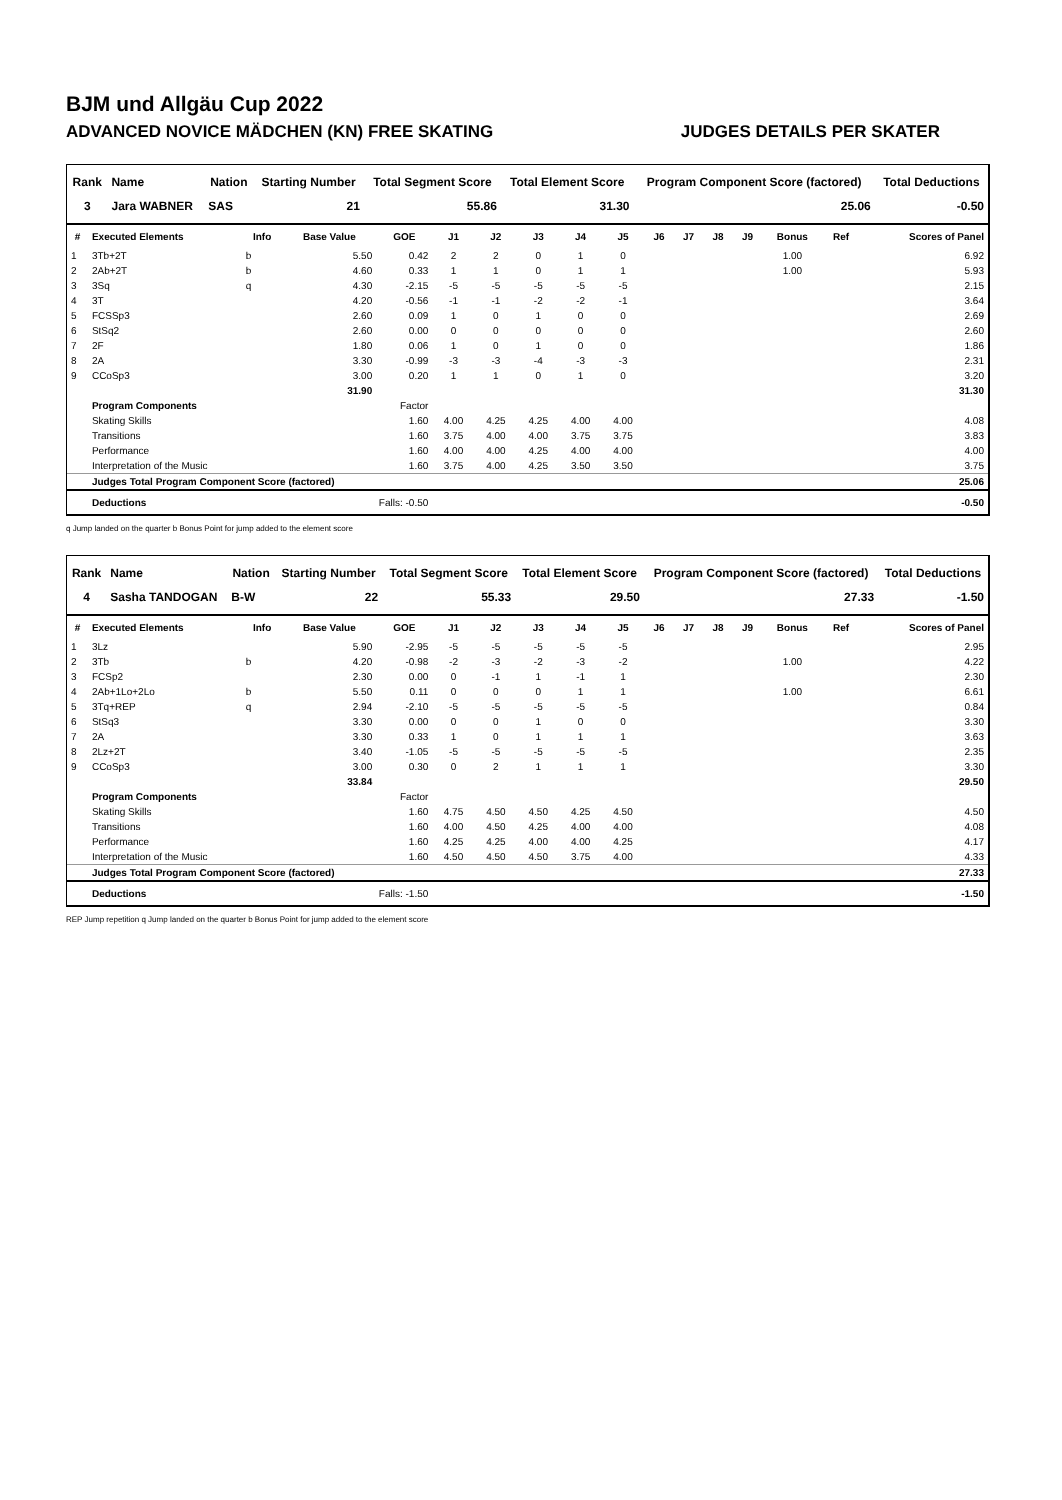BJM und Allgäu Cup 2022
ADVANCED NOVICE MÄDCHEN (KN) FREE SKATING JUDGES DETAILS PER SKATER
| Rank | Name | Nation | Starting Number | Total Segment Score | Total Element Score | Program Component Score (factored) | Total Deductions |
| --- | --- | --- | --- | --- | --- | --- | --- |
| 3 | Jara WABNER | SAS | 21 | 55.86 | 31.30 | 25.06 | -0.50 |
| # | Executed Elements | Info | Base Value | GOE | J1 | J2 | J3 | J4 | J5 | J6 | J7 | J8 | J9 | Bonus | Ref | Scores of Panel |
| --- | --- | --- | --- | --- | --- | --- | --- | --- | --- | --- | --- | --- | --- | --- | --- | --- |
| 1 | 3Tb+2T | b | 5.50 | 0.42 | 2 | 2 | 0 | 1 | 0 | | | | | 1.00 | | 6.92 |
| 2 | 2Ab+2T | b | 4.60 | 0.33 | 1 | 1 | 0 | 1 | 1 | | | | | 1.00 | | 5.93 |
| 3 | 3Sq | q | 4.30 | -2.15 | -5 | -5 | -5 | -5 | -5 | | | | | | | 2.15 |
| 4 | 3T | | 4.20 | -0.56 | -1 | -1 | -2 | -2 | -1 | | | | | | | 3.64 |
| 5 | FCSSp3 | | 2.60 | 0.09 | 1 | 0 | 1 | 0 | 0 | | | | | | | 2.69 |
| 6 | StSq2 | | 2.60 | 0.00 | 0 | 0 | 0 | 0 | 0 | | | | | | | 2.60 |
| 7 | 2F | | 1.80 | 0.06 | 1 | 0 | 1 | 0 | 0 | | | | | | | 1.86 |
| 8 | 2A | | 3.30 | -0.99 | -3 | -3 | -4 | -3 | -3 | | | | | | | 2.31 |
| 9 | CCoSp3 | | 3.00 | 0.20 | 1 | 1 | 0 | 1 | 0 | | | | | | | 3.20 |
| | | | 31.90 | | | | | | | | | | | | | 31.30 |
| | Program Components | | | Factor | | | | | | | | | | | | |
| | Skating Skills | | | 1.60 | 4.00 | 4.25 | 4.25 | 4.00 | 4.00 | | | | | | | 4.08 |
| | Transitions | | | 1.60 | 3.75 | 4.00 | 4.00 | 3.75 | 3.75 | | | | | | | 3.83 |
| | Performance | | | 1.60 | 4.00 | 4.00 | 4.25 | 4.00 | 4.00 | | | | | | | 4.00 |
| | Interpretation of the Music | | | 1.60 | 3.75 | 4.00 | 4.25 | 3.50 | 3.50 | | | | | | | 3.75 |
| | Judges Total Program Component Score (factored) | | | | | | | | | | | | | | | 25.06 |
| | Deductions | Falls: -0.50 | | | | | | | | | | | | | | -0.50 |
q Jump landed on the quarter b Bonus Point for jump added to the element score
| Rank | Name | Nation | Starting Number | Total Segment Score | Total Element Score | Program Component Score (factored) | Total Deductions |
| --- | --- | --- | --- | --- | --- | --- | --- |
| 4 | Sasha TANDOGAN | B-W | 22 | 55.33 | 29.50 | 27.33 | -1.50 |
| # | Executed Elements | Info | Base Value | GOE | J1 | J2 | J3 | J4 | J5 | J6 | J7 | J8 | J9 | Bonus | Ref | Scores of Panel |
| --- | --- | --- | --- | --- | --- | --- | --- | --- | --- | --- | --- | --- | --- | --- | --- | --- |
| 1 | 3Lz | | 5.90 | -2.95 | -5 | -5 | -5 | -5 | -5 | | | | | | | 2.95 |
| 2 | 3Tb | b | 4.20 | -0.98 | -2 | -3 | -2 | -3 | -2 | | | | | 1.00 | | 4.22 |
| 3 | FCSp2 | | 2.30 | 0.00 | 0 | -1 | 1 | -1 | 1 | | | | | | | 2.30 |
| 4 | 2Ab+1Lo+2Lo | b | 5.50 | 0.11 | 0 | 0 | 0 | 1 | 1 | | | | | 1.00 | | 6.61 |
| 5 | 3Tq+REP | q | 2.94 | -2.10 | -5 | -5 | -5 | -5 | -5 | | | | | | | 0.84 |
| 6 | StSq3 | | 3.30 | 0.00 | 0 | 0 | 1 | 0 | 0 | | | | | | | 3.30 |
| 7 | 2A | | 3.30 | 0.33 | 1 | 0 | 1 | 1 | 1 | | | | | | | 3.63 |
| 8 | 2Lz+2T | | 3.40 | -1.05 | -5 | -5 | -5 | -5 | -5 | | | | | | | 2.35 |
| 9 | CCoSp3 | | 3.00 | 0.30 | 0 | 2 | 1 | 1 | 1 | | | | | | | 3.30 |
| | | | 33.84 | | | | | | | | | | | | | 29.50 |
| | Program Components | | | Factor | | | | | | | | | | | | |
| | Skating Skills | | | 1.60 | 4.75 | 4.50 | 4.50 | 4.25 | 4.50 | | | | | | | 4.50 |
| | Transitions | | | 1.60 | 4.00 | 4.50 | 4.25 | 4.00 | 4.00 | | | | | | | 4.08 |
| | Performance | | | 1.60 | 4.25 | 4.25 | 4.00 | 4.00 | 4.25 | | | | | | | 4.17 |
| | Interpretation of the Music | | | 1.60 | 4.50 | 4.50 | 4.50 | 3.75 | 4.00 | | | | | | | 4.33 |
| | Judges Total Program Component Score (factored) | | | | | | | | | | | | | | | 27.33 |
| | Deductions | Falls: -1.50 | | | | | | | | | | | | | | -1.50 |
REP Jump repetition q Jump landed on the quarter b Bonus Point for jump added to the element score